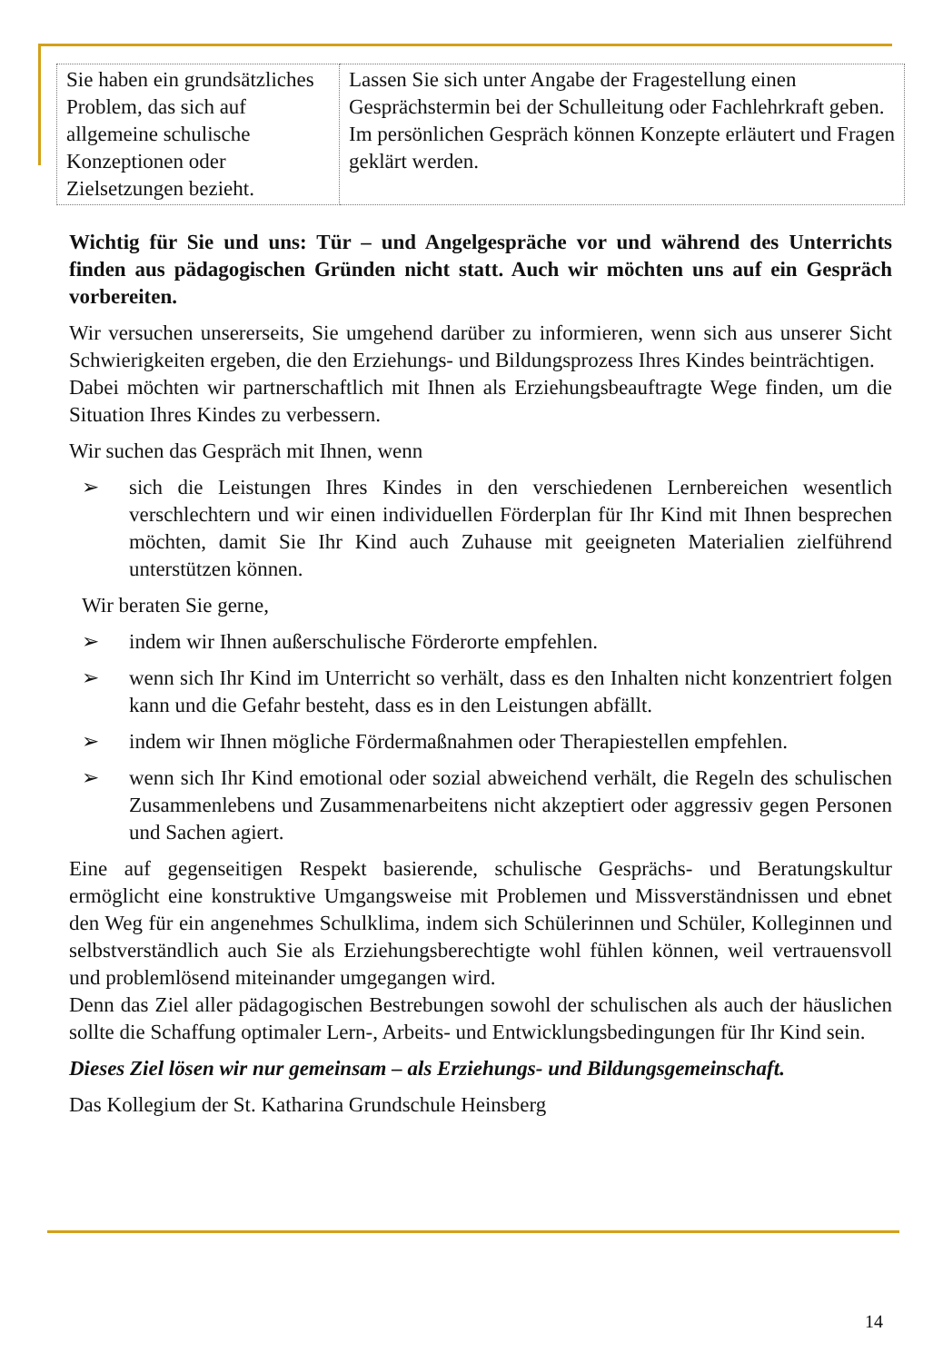| Sie haben ein grundsätzliches Problem, das sich auf allgemeine schulische Konzeptionen oder Zielsetzungen bezieht. | Lassen Sie sich unter Angabe der Fragestellung einen Gesprächstermin bei der Schulleitung oder Fachlehrkraft geben. Im persönlichen Gespräch können Konzepte erläutert und Fragen geklärt werden. |
Wichtig für Sie und uns: Tür – und Angelgespräche vor und während des Unterrichts finden aus pädagogischen Gründen nicht statt. Auch wir möchten uns auf ein Gespräch vorbereiten.
Wir versuchen unsererseits, Sie umgehend darüber zu informieren, wenn sich aus unserer Sicht Schwierigkeiten ergeben, die den Erziehungs- und Bildungsprozess Ihres Kindes beinträchtigen.
Dabei möchten wir partnerschaftlich mit Ihnen als Erziehungsbeauftragte Wege finden, um die Situation Ihres Kindes zu verbessern.
Wir suchen das Gespräch mit Ihnen, wenn
➢ sich die Leistungen Ihres Kindes in den verschiedenen Lernbereichen wesentlich verschlechtern und wir einen individuellen Förderplan für Ihr Kind mit Ihnen besprechen möchten, damit Sie Ihr Kind auch Zuhause mit geeigneten Materialien zielführend unterstützen können.
Wir beraten Sie gerne,
➢ indem wir Ihnen außerschulische Förderorte empfehlen.
➢ wenn sich Ihr Kind im Unterricht so verhält, dass es den Inhalten nicht konzentriert folgen kann und die Gefahr besteht, dass es in den Leistungen abfällt.
➢ indem wir Ihnen mögliche Fördermaßnahmen oder Therapiestellen empfehlen.
➢ wenn sich Ihr Kind emotional oder sozial abweichend verhält, die Regeln des schulischen Zusammenlebens und Zusammenarbeitens nicht akzeptiert oder aggressiv gegen Personen und Sachen agiert.
Eine auf gegenseitigen Respekt basierende, schulische Gesprächs- und Beratungskultur ermöglicht eine konstruktive Umgangsweise mit Problemen und Missverständnissen und ebnet den Weg für ein angenehmes Schulklima, indem sich Schülerinnen und Schüler, Kolleginnen und selbstverständlich auch Sie als Erziehungsberechtigte wohl fühlen können, weil vertrauensvoll und problemlösend miteinander umgegangen wird.
Denn das Ziel aller pädagogischen Bestrebungen sowohl der schulischen als auch der häuslichen sollte die Schaffung optimaler Lern-, Arbeits- und Entwicklungsbedingungen für Ihr Kind sein.
Dieses Ziel lösen wir nur gemeinsam – als Erziehungs- und Bildungsgemeinschaft.
Das Kollegium der St. Katharina Grundschule Heinsberg
14